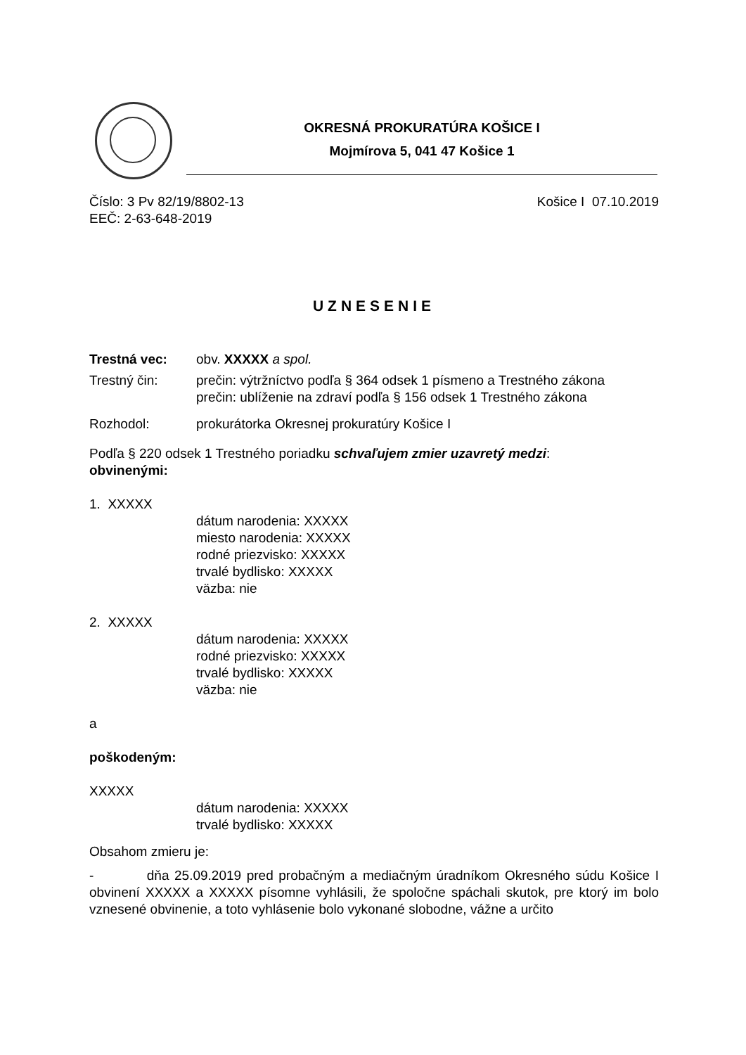OKRESNÁ PROKURATÚRA KOŠICE I
Mojmírova 5, 041 47 Košice 1
Číslo: 3 Pv 82/19/8802-13 Košice I 07.10.2019
EEČ: 2-63-648-2019
UZNESENIE
Trestná vec: obv. XXXXX a spol.
Trestný čin: prečin: výtržníctvo podľa § 364 odsek 1 písmeno a Trestného zákona
prečin: ublíženie na zdraví podľa § 156 odsek 1 Trestného zákona
Rozhodol: prokurátorka Okresnej prokuratúry Košice I
Podľa § 220 odsek 1 Trestného poriadku schvaľujem zmier uzavretý medzi:
obvinenými:
1. XXXXX
dátum narodenia: XXXXX
miesto narodenia: XXXXX
rodné priezvisko: XXXXX
trvalé bydlisko: XXXXX
väzba: nie
2. XXXXX
dátum narodenia: XXXXX
rodné priezvisko: XXXXX
trvalé bydlisko: XXXXX
väzba: nie
a
poškodeným:
XXXXX
dátum narodenia: XXXXX
trvalé bydlisko: XXXXX
Obsahom zmieru je:
- dňa 25.09.2019 pred probačným a mediačným úradníkom Okresného súdu Košice I obvinení XXXXX a XXXXX písomne vyhlásili, že spoločne spáchali skutok, pre ktorý im bolo vznesené obvinenie, a toto vyhlásenie bolo vykonané slobodne, vážne a určito